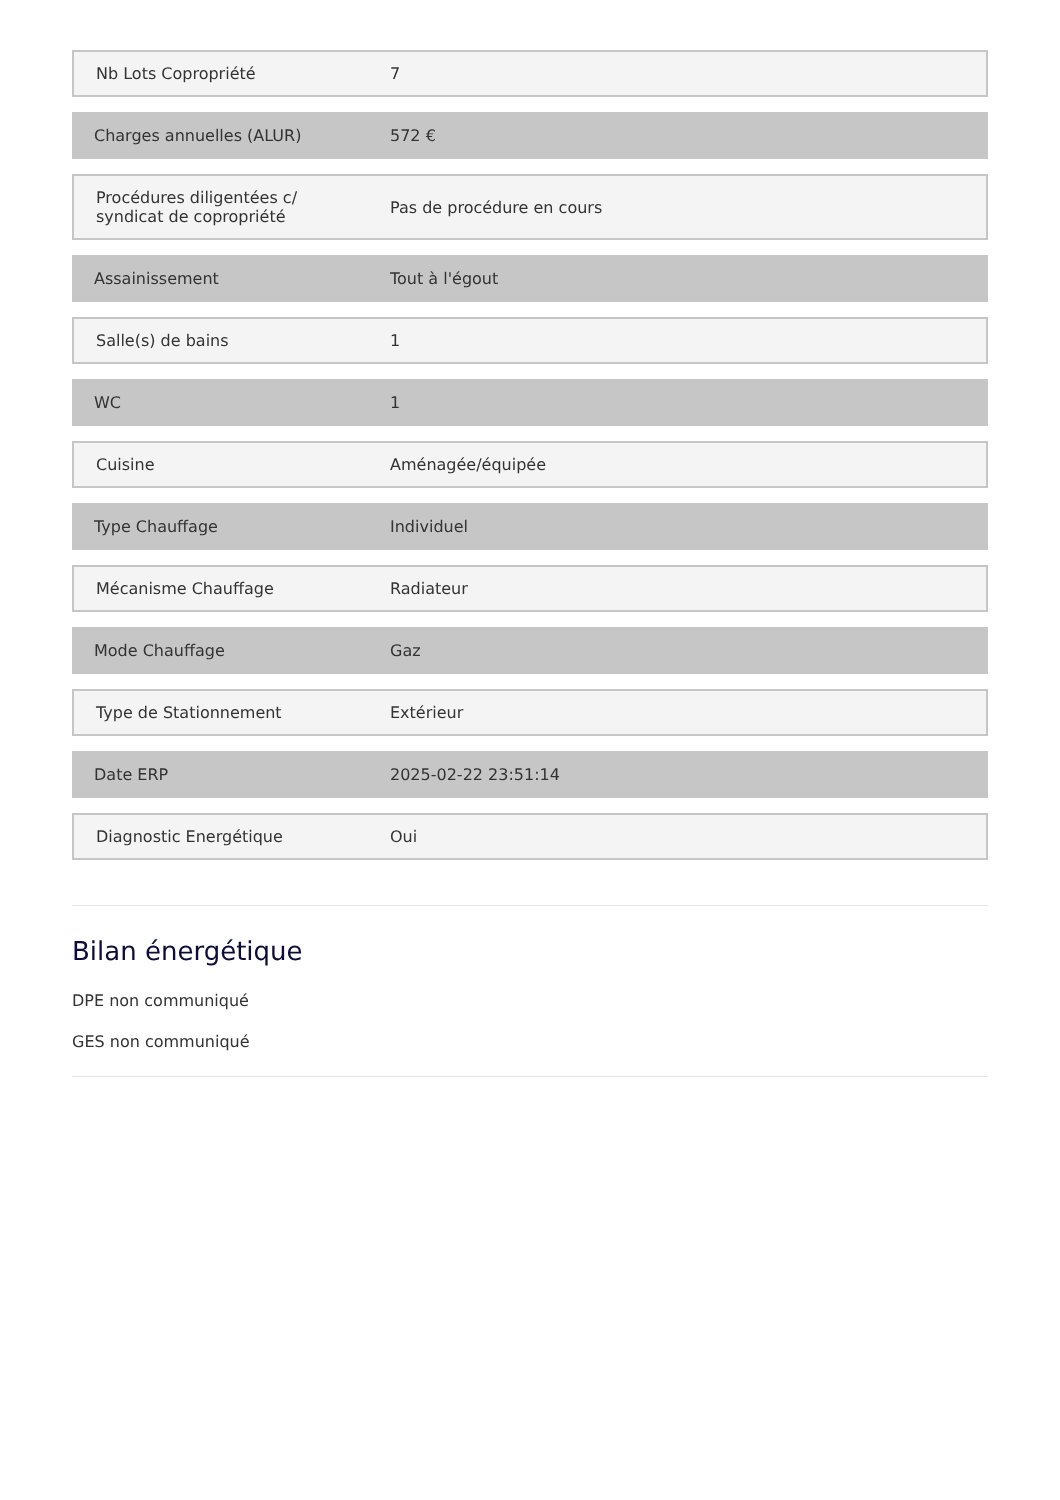| Nb Lots Copropriété | 7 |
| Charges annuelles (ALUR) | 572 € |
| Procédures diligentées c/ syndicat de copropriété | Pas de procédure en cours |
| Assainissement | Tout à l'égout |
| Salle(s) de bains | 1 |
| WC | 1 |
| Cuisine | Aménagée/équipée |
| Type Chauffage | Individuel |
| Mécanisme Chauffage | Radiateur |
| Mode Chauffage | Gaz |
| Type de Stationnement | Extérieur |
| Date ERP | 2025-02-22 23:51:14 |
| Diagnostic Energétique | Oui |
Bilan énergétique
DPE non communiqué
GES non communiqué